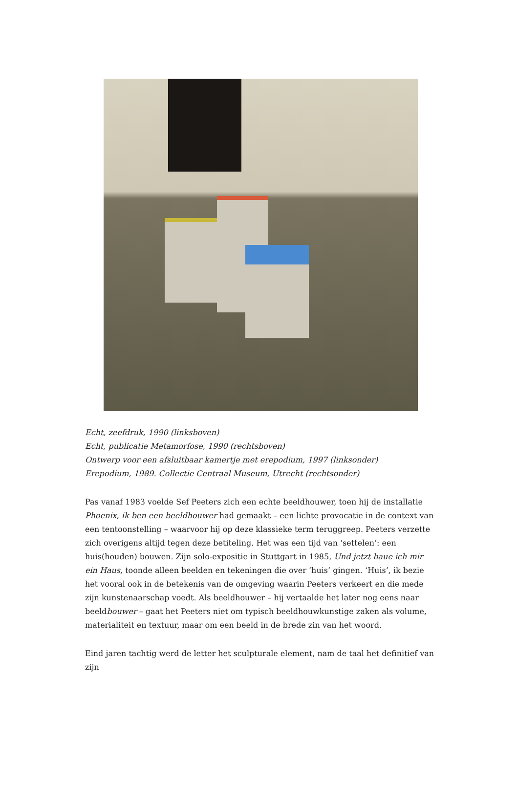Echt, zeefdruk, 1990 (linksboven)
Echt, publicatie Metamorfose, 1990 (rechtsboven)
Ontwerp voor een afsluitbaar kamertje met erepodium, 1997 (linksonder)
Erepodium, 1989. Collectie Centraal Museum, Utrecht (rechtsonder)
Pas vanaf 1983 voelde Sef Peeters zich een echte beeldhouwer, toen hij de installatie Phoenix, ik ben een beeldhouwer had gemaakt – een lichte provocatie in de context van een tentoonstelling – waarvoor hij op deze klassieke term teruggreep. Peeters verzette zich overigens altijd tegen deze betiteling. Het was een tijd van ‘settelen’: een huis(houden) bouwen. Zijn solo-expositie in Stuttgart in 1985, Und jetzt baue ich mir ein Haus, toonde alleen beelden en tekeningen die over ‘huis’ gingen. ‘Huis’, ik bezie het vooral ook in de betekenis van de omgeving waarin Peeters verkeert en die mede zijn kunstenaarschap voedt. Als beeldhouwer – hij vertaalde het later nog eens naar beeldbouwer – gaat het Peeters niet om typisch beeldhouwkunstige zaken als volume, materialiteit en textuur, maar om een beeld in de brede zin van het woord.
Eind jaren tachtig werd de letter het sculpturale element, nam de taal het definitief van zijn